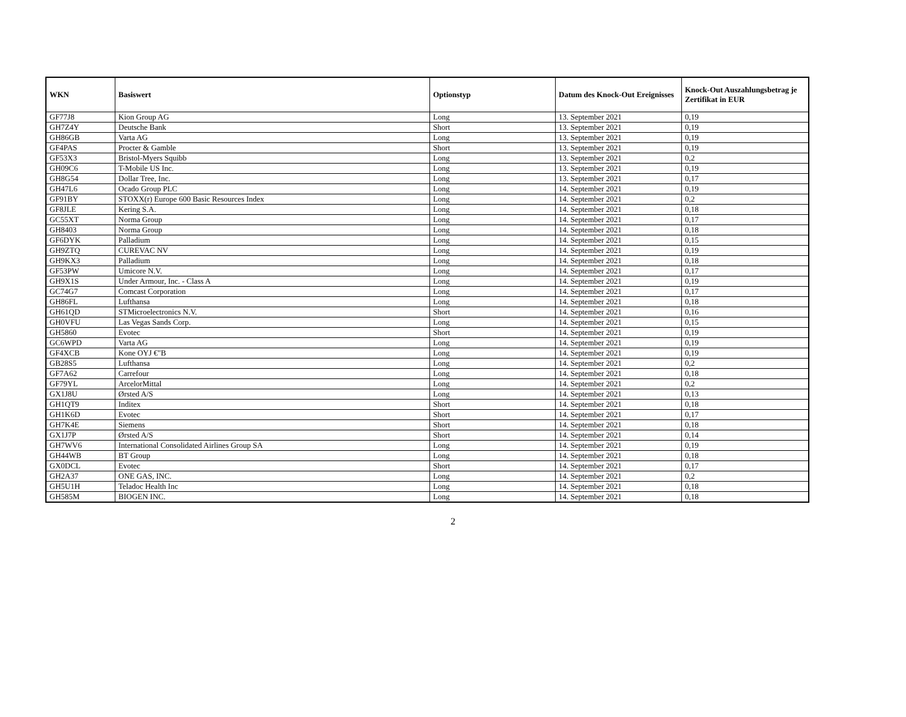| WKN | Basiswert | Optionstyp | Datum des Knock-Out Ereignisses | Knock-Out Auszahlungsbetrag je Zertifikat in EUR |
| --- | --- | --- | --- | --- |
| GF77J8 | Kion Group AG | Long | 13. September 2021 | 0,19 |
| GH7Z4Y | Deutsche Bank | Short | 13. September 2021 | 0,19 |
| GH86GB | Varta AG | Long | 13. September 2021 | 0,19 |
| GF4PAS | Procter & Gamble | Short | 13. September 2021 | 0,19 |
| GF53X3 | Bristol-Myers Squibb | Long | 13. September 2021 | 0,2 |
| GH09C6 | T-Mobile US Inc. | Long | 13. September 2021 | 0,19 |
| GH8G54 | Dollar Tree, Inc. | Long | 13. September 2021 | 0,17 |
| GH47L6 | Ocado Group PLC | Long | 14. September 2021 | 0,19 |
| GF91BY | STOXX(r) Europe 600 Basic Resources Index | Long | 14. September 2021 | 0,2 |
| GF8JLE | Kering S.A. | Long | 14. September 2021 | 0,18 |
| GC55XT | Norma Group | Long | 14. September 2021 | 0,17 |
| GH8403 | Norma Group | Long | 14. September 2021 | 0,18 |
| GF6DYK | Palladium | Long | 14. September 2021 | 0,15 |
| GH9ZTQ | CUREVAC NV | Long | 14. September 2021 | 0,19 |
| GH9KX3 | Palladium | Long | 14. September 2021 | 0,18 |
| GF53PW | Umicore N.V. | Long | 14. September 2021 | 0,17 |
| GH9X1S | Under Armour, Inc. - Class A | Long | 14. September 2021 | 0,19 |
| GC74G7 | Comcast Corporation | Long | 14. September 2021 | 0,17 |
| GH86FL | Lufthansa | Long | 14. September 2021 | 0,18 |
| GH61QD | STMicroelectronics N.V. | Short | 14. September 2021 | 0,16 |
| GH0VFU | Las Vegas Sands Corp. | Long | 14. September 2021 | 0,15 |
| GH5860 | Evotec | Short | 14. September 2021 | 0,19 |
| GC6WPD | Varta AG | Long | 14. September 2021 | 0,19 |
| GF4XCB | Kone OYJ €"B | Long | 14. September 2021 | 0,19 |
| GB28S5 | Lufthansa | Long | 14. September 2021 | 0,2 |
| GF7A62 | Carrefour | Long | 14. September 2021 | 0,18 |
| GF79YL | ArcelorMittal | Long | 14. September 2021 | 0,2 |
| GX1J8U | Ørsted A/S | Long | 14. September 2021 | 0,13 |
| GH1QT9 | Inditex | Short | 14. September 2021 | 0,18 |
| GH1K6D | Evotec | Short | 14. September 2021 | 0,17 |
| GH7K4E | Siemens | Short | 14. September 2021 | 0,18 |
| GX1J7P | Ørsted A/S | Short | 14. September 2021 | 0,14 |
| GH7WV6 | International Consolidated Airlines Group SA | Long | 14. September 2021 | 0,19 |
| GH44WB | BT Group | Long | 14. September 2021 | 0,18 |
| GX0DCL | Evotec | Short | 14. September 2021 | 0,17 |
| GH2A37 | ONE GAS, INC. | Long | 14. September 2021 | 0,2 |
| GH5U1H | Teladoc Health Inc | Long | 14. September 2021 | 0,18 |
| GH585M | BIOGEN INC. | Long | 14. September 2021 | 0,18 |
2